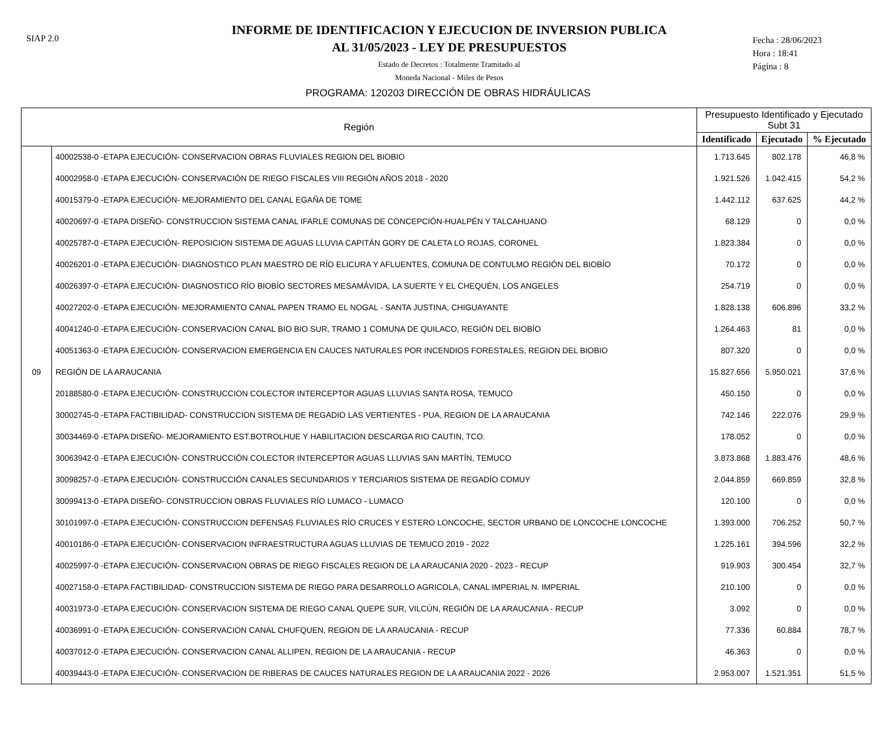SIAP 2.0
INFORME DE IDENTIFICACION Y EJECUCION DE INVERSION PUBLICA
AL 31/05/2023 - LEY DE PRESUPUESTOS
Estado de Decretos : Totalmente Tramitado al
Moneda Nacional - Miles de Pesos
Fecha : 28/06/2023
Hora : 18:41
Página : 8
PROGRAMA: 120203 DIRECCIÓN DE OBRAS HIDRÁULICAS
| Región | | Presupuesto Identificado y Ejecutado Subt 31 | | |
| --- | --- | --- | --- | --- |
| | | Identificado | Ejecutado | % Ejecutado |
| | 40002538-0 -ETAPA EJECUCIÓN- CONSERVACION OBRAS FLUVIALES REGION DEL BIOBIO | 1.713.645 | 802.178 | 46,8 % |
| | 40002958-0 -ETAPA EJECUCIÓN- CONSERVACIÓN DE RIEGO FISCALES VIII REGIÓN AÑOS 2018 - 2020 | 1.921.526 | 1.042.415 | 54,2 % |
| | 40015379-0 -ETAPA EJECUCIÓN- MEJORAMIENTO DEL CANAL EGAÑA DE TOME | 1.442.112 | 637.625 | 44,2 % |
| | 40020697-0 -ETAPA DISEÑO- CONSTRUCCION SISTEMA CANAL IFARLE COMUNAS DE CONCEPCIÓN-HUALPÉN Y TALCAHUANO | 68.129 | 0 | 0,0 % |
| | 40025787-0 -ETAPA EJECUCIÓN- REPOSICION SISTEMA DE AGUAS LLUVIA CAPITÁN GORY DE CALETA LO ROJAS, CORONEL | 1.823.384 | 0 | 0,0 % |
| | 40026201-0 -ETAPA EJECUCIÓN- DIAGNOSTICO PLAN MAESTRO DE RÍO ELICURA Y AFLUENTES, COMUNA DE CONTULMO REGIÓN DEL BIOBÍO | 70.172 | 0 | 0,0 % |
| | 40026397-0 -ETAPA EJECUCIÓN- DIAGNOSTICO RÍO BIOBÍO SECTORES MESAMÁVIDA, LA SUERTE Y EL CHEQUÉN, LOS ANGELES | 254.719 | 0 | 0,0 % |
| | 40027202-0 -ETAPA EJECUCIÓN- MEJORAMIENTO CANAL PAPEN TRAMO EL NOGAL - SANTA JUSTINA, CHIGUAYANTE | 1.828.138 | 606.896 | 33,2 % |
| | 40041240-0 -ETAPA EJECUCIÓN- CONSERVACION CANAL BIO BIO SUR, TRAMO 1 COMUNA DE QUILACO, REGIÓN DEL BIOBÍO | 1.264.463 | 81 | 0,0 % |
| | 40051363-0 -ETAPA EJECUCIÓN- CONSERVACION EMERGENCIA EN CAUCES NATURALES POR INCENDIOS FORESTALES, REGION DEL BIOBIO | 807.320 | 0 | 0,0 % |
| 09 | REGIÓN DE LA ARAUCANIA | 15.827.656 | 5.950.021 | 37,6 % |
| | 20188580-0 -ETAPA EJECUCIÓN- CONSTRUCCION COLECTOR INTERCEPTOR AGUAS LLUVIAS SANTA ROSA, TEMUCO | 450.150 | 0 | 0,0 % |
| | 30002745-0 -ETAPA FACTIBILIDAD- CONSTRUCCION SISTEMA DE REGADIO LAS VERTIENTES - PUA, REGION DE LA ARAUCANIA | 742.146 | 222.076 | 29,9 % |
| | 30034469-0 -ETAPA DISEÑO- MEJORAMIENTO EST.BOTROLHUE Y HABILITACION DESCARGA RIO CAUTIN, TCO. | 178.052 | 0 | 0,0 % |
| | 30063942-0 -ETAPA EJECUCIÓN- CONSTRUCCIÓN COLECTOR INTERCEPTOR AGUAS LLUVIAS SAN MARTÍN, TEMUCO | 3.873.868 | 1.883.476 | 48,6 % |
| | 30098257-0 -ETAPA EJECUCIÓN- CONSTRUCCIÓN CANALES SECUNDARIOS Y TERCIARIOS SISTEMA DE REGADÍO COMUY | 2.044.859 | 669.859 | 32,8 % |
| | 30099413-0 -ETAPA DISEÑO- CONSTRUCCION OBRAS FLUVIALES RÍO LUMACO - LUMACO | 120.100 | 0 | 0,0 % |
| | 30101997-0 -ETAPA EJECUCIÓN- CONSTRUCCION DEFENSAS FLUVIALES RÍO CRUCES Y ESTERO LONCOCHE, SECTOR URBANO DE LONCOCHE LONCOCHE | 1.393.000 | 706.252 | 50,7 % |
| | 40010186-0 -ETAPA EJECUCIÓN- CONSERVACION INFRAESTRUCTURA AGUAS LLUVIAS DE TEMUCO 2019 - 2022 | 1.225.161 | 394.596 | 32,2 % |
| | 40025997-0 -ETAPA EJECUCIÓN- CONSERVACION OBRAS DE RIEGO FISCALES REGION DE LA ARAUCANIA 2020 - 2023 - RECUP | 919.903 | 300.454 | 32,7 % |
| | 40027158-0 -ETAPA FACTIBILIDAD- CONSTRUCCION SISTEMA DE RIEGO PARA DESARROLLO AGRICOLA, CANAL IMPERIAL N. IMPERIAL | 210.100 | 0 | 0,0 % |
| | 40031973-0 -ETAPA EJECUCIÓN- CONSERVACION SISTEMA DE RIEGO CANAL QUEPE SUR, VILCÚN, REGIÓN DE LA ARAUCANIA - RECUP | 3.092 | 0 | 0,0 % |
| | 40036991-0 -ETAPA EJECUCIÓN- CONSERVACION CANAL CHUFQUEN, REGION DE LA ARAUCANIA - RECUP | 77.336 | 60.884 | 78,7 % |
| | 40037012-0 -ETAPA EJECUCIÓN- CONSERVACION CANAL ALLIPEN, REGION DE LA ARAUCANIA - RECUP | 46.363 | 0 | 0,0 % |
| | 40039443-0 -ETAPA EJECUCIÓN- CONSERVACION DE RIBERAS DE CAUCES NATURALES REGION DE LA ARAUCANIA 2022 - 2026 | 2.953.007 | 1.521.351 | 51,5 % |